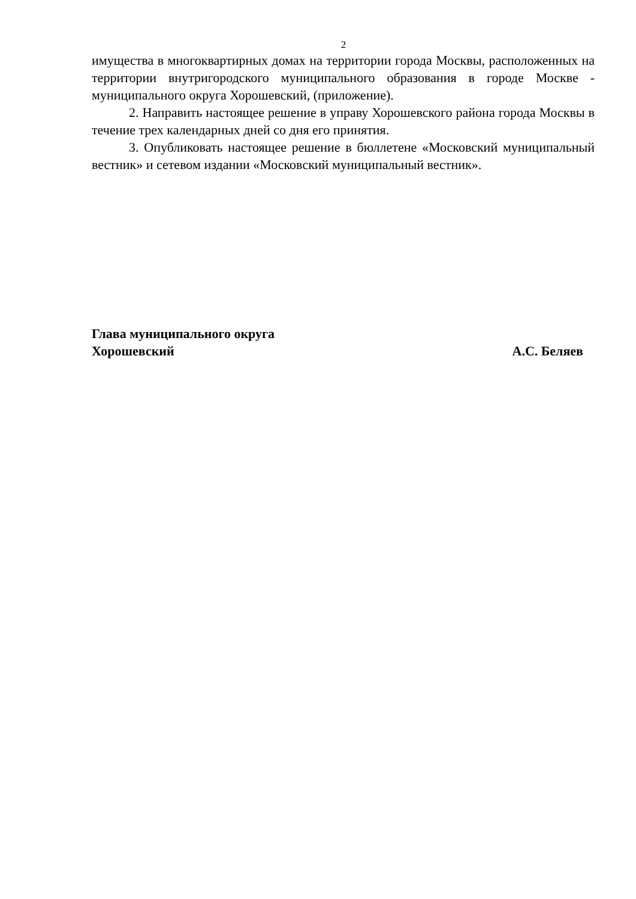2
имущества в многоквартирных домах на территории города Москвы, расположенных на территории внутригородского муниципального образования в городе Москве - муниципального округа Хорошевский, (приложение).
2. Направить настоящее решение в управу Хорошевского района города Москвы в течение трех календарных дней со дня его принятия.
3. Опубликовать настоящее решение в бюллетене «Московский муниципальный вестник» и сетевом издании «Московский муниципальный вестник».
Глава муниципального округа
Хорошевский А.С. Беляев